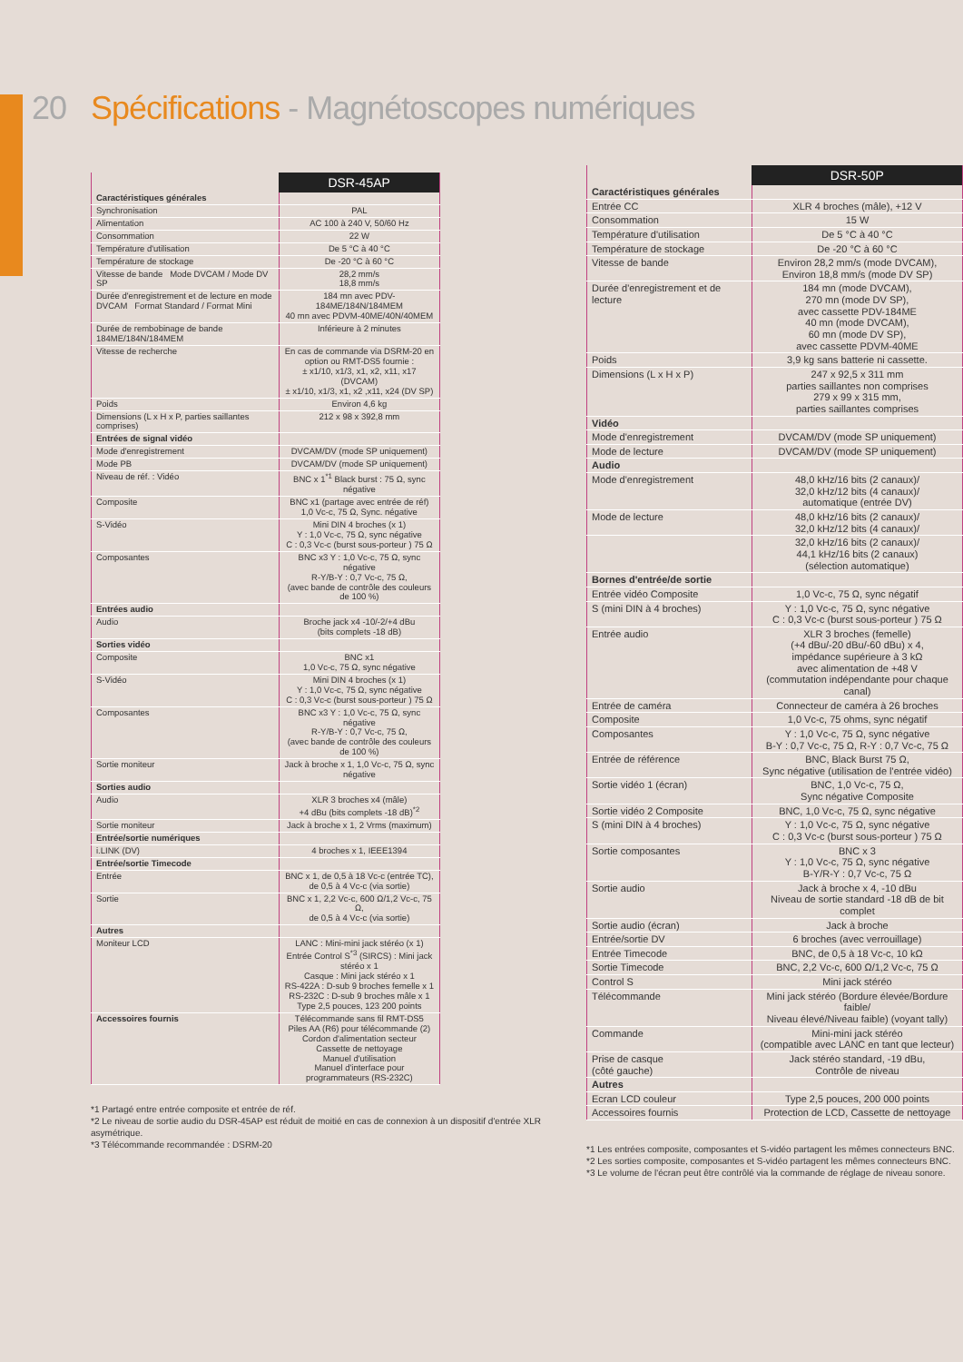20 Spécifications - Magnétoscopes numériques
| | DSR-45AP |
| Caractéristiques générales | |
| Synchronisation | PAL |
| Alimentation | AC 100 à 240 V, 50/60 Hz |
| Consommation | 22 W |
| Température d'utilisation | De 5 °C à 40 °C |
| Température de stockage | De -20 °C à 60 °C |
| Vitesse de bande Mode DVCAM / Mode DV SP | 28,2 mm/s 18,8 mm/s |
| Durée d'enregistrement et de lecture en mode DVCAM Format Standard / Format Mini | 184 mn avec PDV-184ME/184N/184MEM 40 mn avec PDVM-40ME/40N/40MEM |
| Durée de rembobinage de bande 184ME/184N/184MEM | Inférieure à 2 minutes |
| Vitesse de recherche | En cas de commande via DSRM-20 en option ou RMT-DS5 fournie : ± x1/10, x1/3, x1, x2, x11, x17 (DVCAM) ± x1/10, x1/3, x1, x2 ,x11, x24 (DV SP) |
| Poids | Environ 4,6 kg |
| Dimensions (L x H x P, parties saillantes comprises) | 212 x 98 x 392,8 mm |
| Entrées de signal vidéo | |
| Mode d'enregistrement | DVCAM/DV (mode SP uniquement) |
| Mode PB | DVCAM/DV (mode SP uniquement) |
| Niveau de réf. : Vidéo | BNC x 1<sup>*1</sup> Black burst : 75 Ω, sync négative |
| Composite | BNC x1 (partage avec entrée de réf) 1,0 Vc-c, 75 Ω, Sync. négative |
| S-Vidéo | Mini DIN 4 broches (x 1) Y : 1,0 Vc-c, 75 Ω, sync négative C : 0,3 Vc-c (burst sous-porteur ) 75 Ω |
| Composantes | BNC x3 Y : 1,0 Vc-c, 75 Ω, sync négative R-Y/B-Y : 0,7 Vc-c, 75 Ω, (avec bande de contrôle des couleurs de 100 %) |
| Entrées audio | |
| Audio | Broche jack x4 -10/-2/+4 dBu (bits complets -18 dB) |
| Sorties vidéo | |
| Composite | BNC x1 1,0 Vc-c, 75 Ω, sync négative |
| S-Vidéo | Mini DIN 4 broches (x 1) Y : 1,0 Vc-c, 75 Ω, sync négative C : 0,3 Vc-c (burst sous-porteur ) 75 Ω |
| Composantes | BNC x3 Y : 1,0 Vc-c, 75 Ω, sync négative R-Y/B-Y : 0,7 Vc-c, 75 Ω, (avec bande de contrôle des couleurs de 100 %) |
| Sortie moniteur | Jack à broche x 1, 1,0 Vc-c, 75 Ω, sync négative |
| Sorties audio | |
| Audio | XLR 3 broches x4 (mâle) +4 dBu (bits complets -18 dB)<sup>*2</sup> |
| Sortie moniteur | Jack à broche x 1, 2 Vrms (maximum) |
| Entrée/sortie numériques | |
| i.LINK (DV) | 4 broches x 1, IEEE1394 |
| Entrée/sortie Timecode | |
| Entrée | BNC x 1, de 0,5 à 18 Vc-c (entrée TC), de 0,5 à 4 Vc-c (via sortie) |
| Sortie | BNC x 1, 2,2 Vc-c, 600 Ω/1,2 Vc-c, 75 Ω, de 0,5 à 4 Vc-c (via sortie) |
| Autres | |
| Moniteur LCD | LANC : Mini-mini jack stéréo (x 1) Entrée Control S<sup>*3</sup> (SIRCS) : Mini jack stéréo x 1 Casque : Mini jack stéréo x 1 RS-422A : D-sub 9 broches femelle x 1 RS-232C : D-sub 9 broches mâle x 1 Type 2,5 pouces, 123 200 points |
| Accessoires fournis | Télécommande sans fil RMT-DS5 Piles AA (R6) pour télécommande (2) Cordon d'alimentation secteur Cassette de nettoyage Manuel d'utilisation Manuel d'interface pour programmateurs (RS-232C) |
*1 Partagé entre entrée composite et entrée de réf.
*2 Le niveau de sortie audio du DSR-45AP est réduit de moitié en cas de connexion à un dispositif d'entrée XLR asymétrique.
*3 Télécommande recommandée : DSRM-20
| | DSR-50P |
| Caractéristiques générales | |
| Entrée CC | XLR 4 broches (mâle), +12 V |
| Consommation | 15 W |
| Température d'utilisation | De 5 °C à 40 °C |
| Température de stockage | De -20 °C à 60 °C |
| Vitesse de bande | Environ 28,2 mm/s (mode DVCAM), Environ 18,8 mm/s (mode DV SP) |
| Durée d'enregistrement et de lecture | 184 mn (mode DVCAM), 270 mn (mode DV SP), avec cassette PDV-184ME 40 mn (mode DVCAM), 60 mn (mode DV SP), avec cassette PDVM-40ME |
| Poids | 3,9 kg sans batterie ni cassette. |
| Dimensions (L x H x P) | 247 x 92,5 x 311 mm parties saillantes non comprises 279 x 99 x 315 mm, parties saillantes comprises |
| Vidéo | |
| Mode d'enregistrement | DVCAM/DV (mode SP uniquement) |
| Mode de lecture | DVCAM/DV (mode SP uniquement) |
| Audio | |
| Mode d'enregistrement | 48,0 kHz/16 bits (2 canaux)/ 32,0 kHz/12 bits (4 canaux)/ automatique (entrée DV) |
| Mode de lecture | 48,0 kHz/16 bits (2 canaux)/ 32,0 kHz/12 bits (4 canaux)/ |
| | 32,0 kHz/16 bits (2 canaux)/ 44,1 kHz/16 bits (2 canaux) (sélection automatique) |
| Bornes d'entrée/de sortie | |
| Entrée vidéo Composite | 1,0 Vc-c, 75 Ω, sync négatif |
| S (mini DIN à 4 broches) | Y : 1,0 Vc-c, 75 Ω, sync négative C : 0,3 Vc-c (burst sous-porteur ) 75 Ω |
| Entrée audio | XLR 3 broches (femelle) (+4 dBu/-20 dBu/-60 dBu) x 4, impédance supérieure à 3 kΩ avec alimentation de +48 V (commutation indépendante pour chaque canal) |
| Entrée de caméra | Connecteur de caméra à 26 broches |
| Composite | 1,0 Vc-c, 75 ohms, sync négatif |
| Composantes | Y : 1,0 Vc-c, 75 Ω, sync négative B-Y : 0,7 Vc-c, 75 Ω, R-Y : 0,7 Vc-c, 75 Ω |
| Entrée de référence | BNC, Black Burst 75 Ω, Sync négative (utilisation de l'entrée vidéo) |
| Sortie vidéo 1 (écran) | BNC, 1,0 Vc-c, 75 Ω, Sync négative Composite |
| Sortie vidéo 2 Composite | BNC, 1,0 Vc-c, 75 Ω, sync négative |
| S (mini DIN à 4 broches) | Y : 1,0 Vc-c, 75 Ω, sync négative C : 0,3 Vc-c (burst sous-porteur ) 75 Ω |
| Sortie composantes | BNC x 3 Y : 1,0 Vc-c, 75 Ω, sync négative B-Y/R-Y : 0,7 Vc-c, 75 Ω |
| Sortie audio | Jack à broche x 4, -10 dBu Niveau de sortie standard -18 dB de bit complet |
| Sortie audio (écran) | Jack à broche |
| Entrée/sortie DV | 6 broches (avec verrouillage) |
| Entrée Timecode | BNC, de 0,5 à 18 Vc-c, 10 kΩ |
| Sortie Timecode | BNC, 2,2 Vc-c, 600 Ω/1,2 Vc-c, 75 Ω |
| Control S | Mini jack stéréo |
| Télécommande | Mini jack stéréo (Bordure élevée/Bordure faible/ Niveau élevé/Niveau faible) (voyant tally) |
| Commande | Mini-mini jack stéréo (compatible avec LANC en tant que lecteur) |
| Prise de casque (côté gauche) | Jack stéréo standard, -19 dBu, Contrôle de niveau |
| Autres | |
| Ecran LCD couleur | Type 2,5 pouces, 200 000 points |
| Accessoires fournis | Protection de LCD, Cassette de nettoyage |
*1 Les entrées composite, composantes et S-vidéo partagent les mêmes connecteurs BNC.
*2 Les sorties composite, composantes et S-vidéo partagent les mêmes connecteurs BNC.
*3 Le volume de l'écran peut être contrôlé via la commande de réglage de niveau sonore.